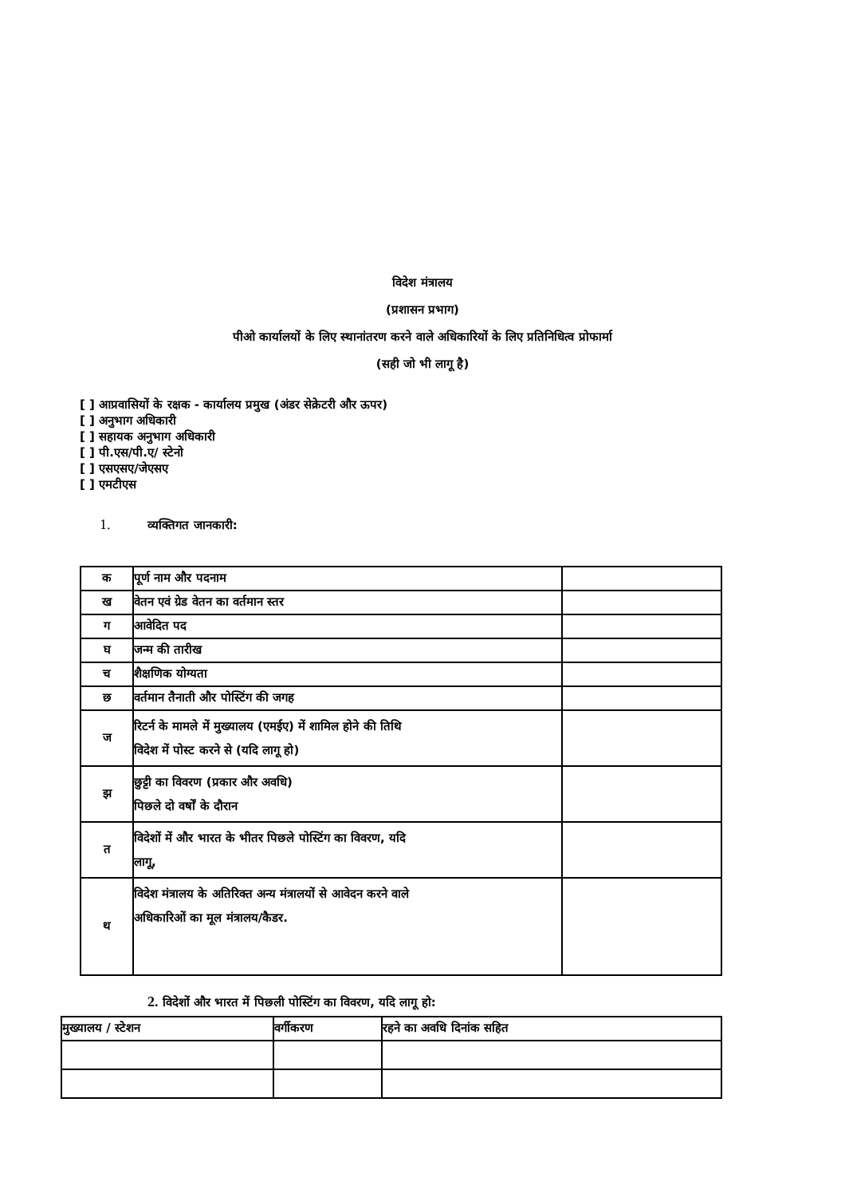विदेश मंत्रालय
(प्रशासन प्रभाग)
पीओ कार्यालयों के लिए स्थानांतरण करने वाले अधिकारियों के लिए प्रतिनिधित्व प्रोफार्मा
(सही जो भी लागू है)
[ ] आप्रवासियों के रक्षक - कार्यालय प्रमुख (अंडर सेक्रेटरी और ऊपर)
[ ] अनुभाग अधिकारी
[ ] सहायक अनुभाग अधिकारी
[ ] पी.एस/पी.ए/ स्टेनो
[ ] एसएसए/जेएसए
[ ] एमटीएस
1. व्यक्तिगत जानकारी:
| क | पूर्ण नाम और पदनाम | |
| ख | वेतन एवं ग्रेड वेतन का वर्तमान स्तर | |
| ग | आवेदित पद | |
| घ | जन्म की तारीख | |
| च | शैक्षणिक योग्यता | |
| छ | वर्तमान तैनाती और पोस्टिंग की जगह | |
| ज | रिटर्न के मामले में मुख्यालय (एमईए) में शामिल होने की तिथि विदेश में पोस्ट करने से (यदि लागू हो) | |
| झ | छुट्टी का विवरण (प्रकार और अवधि) पिछले दो वर्षों के दौरान | |
| त | विदेशों में और भारत के भीतर पिछले पोस्टिंग का विवरण, यदि लागू, | |
| थ | विदेश मंत्रालय के अतिरिक्त अन्य मंत्रालयों से आवेदन करने वाले अधिकारिओं का मूल मंत्रालय/कैडर. | |
2. विदेशों और भारत में पिछली पोस्टिंग का विवरण, यदि लागू हो:
| मुख्यालय / स्टेशन | वर्गीकरण | रहने का अवधि दिनांक सहित |
| --- | --- | --- |